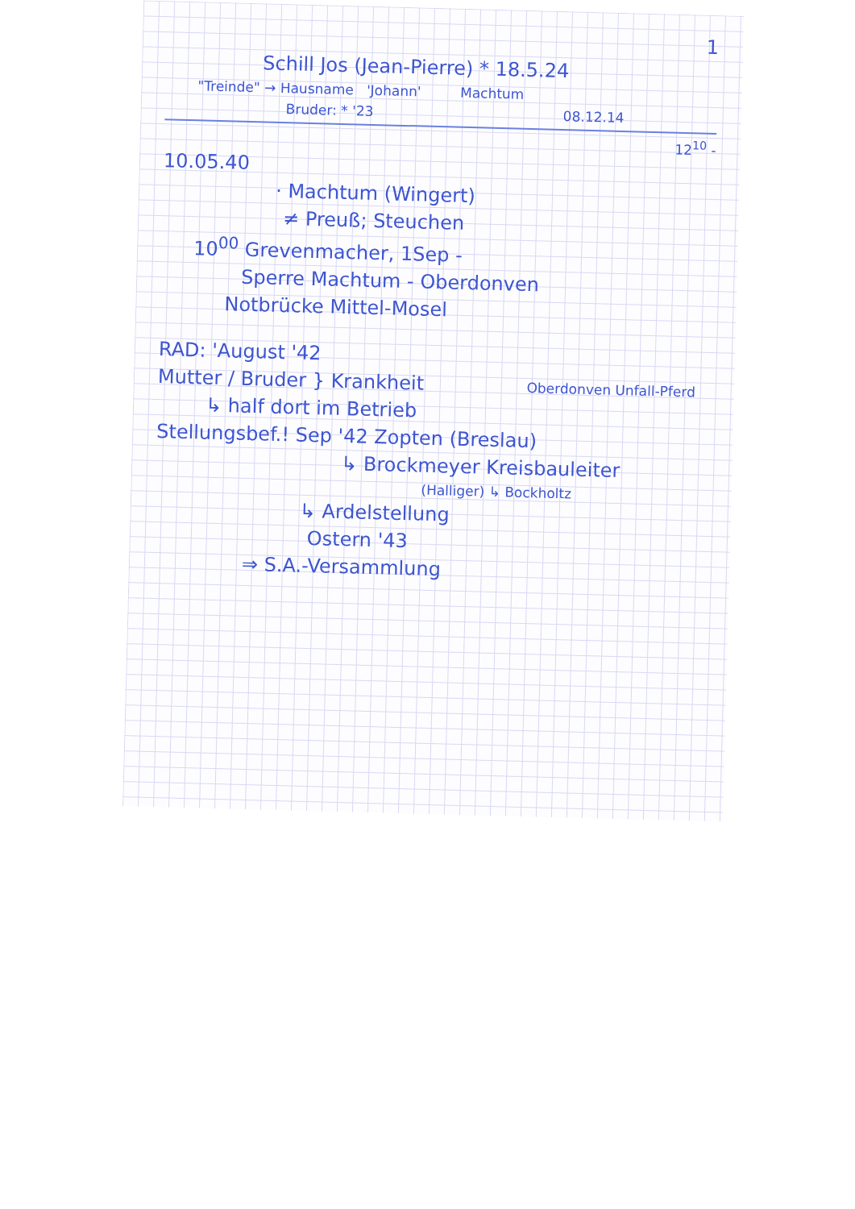1
Schill Jos (Jean-Pierre) * 18.5.24
"Treinde" → Hausname 'Johann' Machtum
Bruder: * '23 08.12.14
12<sup>10</sup> -
10.05.40
· Machtum (Wingert)
≠ Preuß; Steuchen
10<sup>00</sup> Grevenmacher, 1Sep -
Sperre Machtum - Oberdonven
Notbrücke Mittel-Mosel
RAD: 'August '42
Mutter / Bruder } Krankheit Oberdonven Unfall-Pferd
↳ half dort im Betrieb
Stellungsbef.! Sep '42 Zopten (Breslau)
↳ Brockmeyer Kreisbauleiter
(Halliger) ↳ Bockholtz
↳ Ardelstellung
Ostern '43
⇒ S.A.-Versammlung